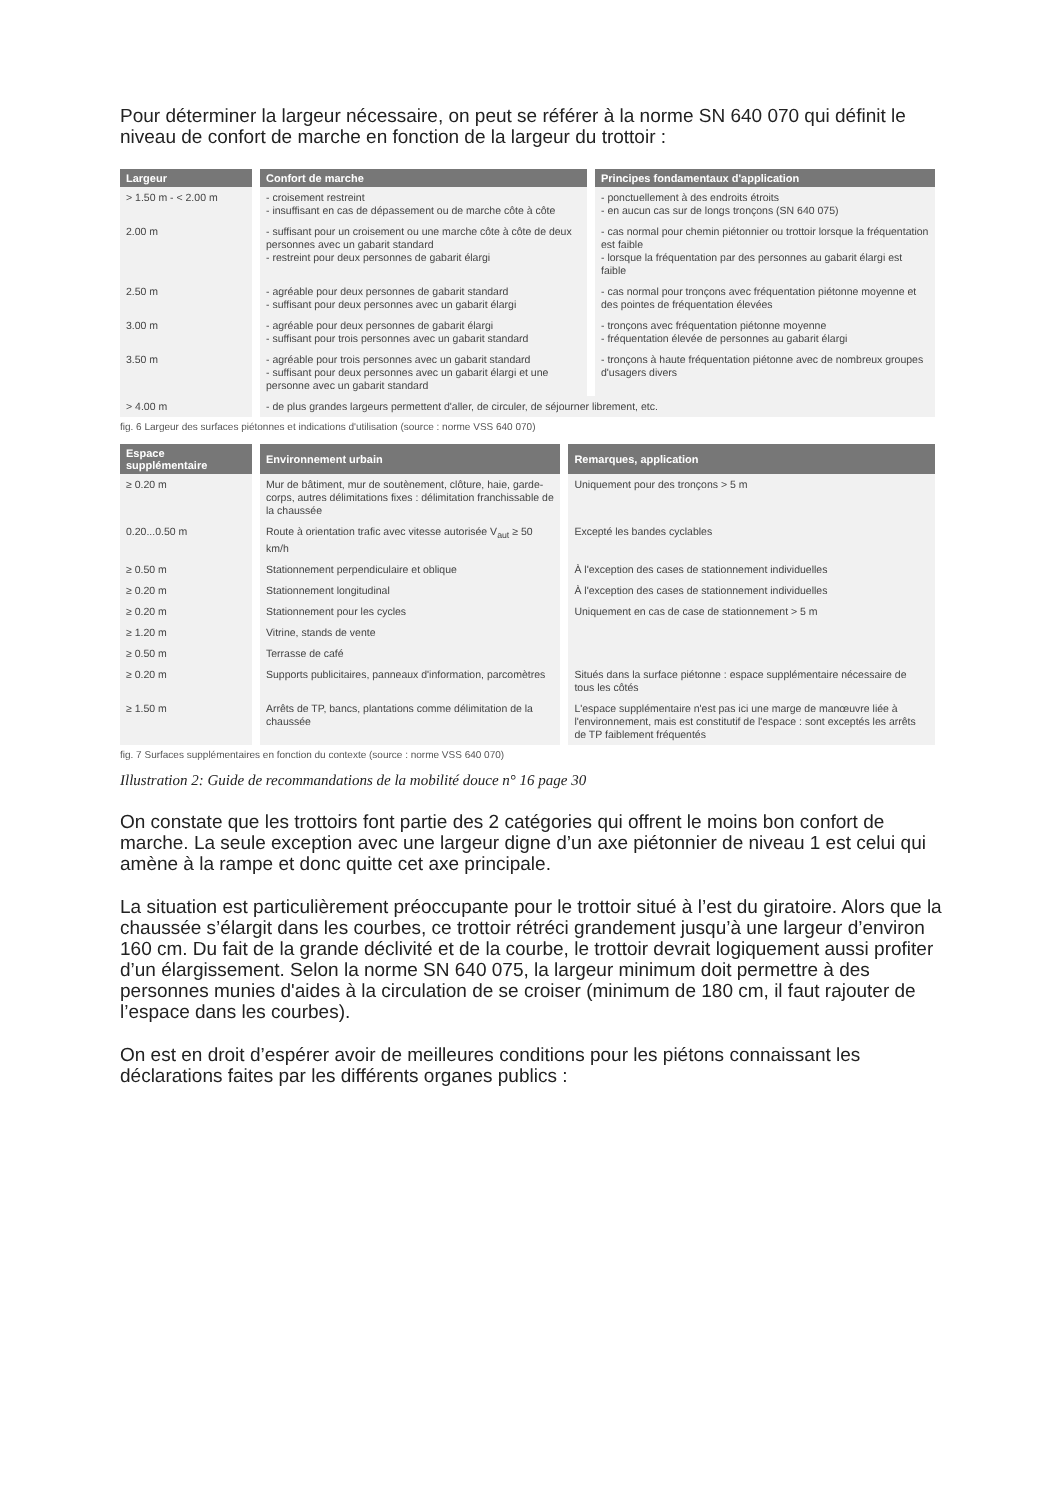Pour déterminer la largeur nécessaire, on peut se référer à la norme SN 640 070 qui définit le niveau de confort de marche en fonction de la largeur du trottoir :
| Largeur | Confort de marche | Principes fondamentaux d'application |
| --- | --- | --- |
| > 1.50 m - < 2.00 m | - croisement restreint - insuffisant en cas de dépassement ou de marche côte à côte | - ponctuellement à des endroits étroits - en aucun cas sur de longs tronçons (SN 640 075) |
| 2.00 m | - suffisant pour un croisement ou une marche côte à côte de deux personnes avec un gabarit standard - restreint pour deux personnes de gabarit élargi | - cas normal pour chemin piétonnier ou trottoir lorsque la fréquentation est faible - lorsque la fréquentation par des personnes au gabarit élargi est faible |
| 2.50 m | - agréable pour deux personnes de gabarit standard - suffisant pour deux personnes avec un gabarit élargi | - cas normal pour tronçons avec fréquentation piétonne moyenne et des pointes de fréquentation élevées |
| 3.00 m | - agréable pour deux personnes de gabarit élargi - suffisant pour trois personnes avec un gabarit standard | - tronçons avec fréquentation piétonne moyenne - fréquentation élevée de personnes au gabarit élargi |
| 3.50 m | - agréable pour trois personnes avec un gabarit standard - suffisant pour deux personnes avec un gabarit élargi et une personne avec un gabarit standard | - tronçons à haute fréquentation piétonne avec de nombreux groupes d'usagers divers |
| > 4.00 m | - de plus grandes largeurs permettent d'aller, de circuler, de séjourner librement, etc. | |
fig. 6 Largeur des surfaces piétonnes et indications d'utilisation (source : norme VSS 640 070)
| Espace supplémentaire | Environnement urbain | Remarques, application |
| --- | --- | --- |
| ≥ 0.20 m | Mur de bâtiment, mur de soutènement, clôture, haie, garde-corps, autres délimitations fixes : délimitation franchissable de la chaussée | Uniquement pour des tronçons > 5 m |
| 0.20...0.50 m | Route à orientation trafic avec vitesse autorisée V<sub>aut</sub> ≥ 50 km/h | Excepté les bandes cyclables |
| ≥ 0.50 m | Stationnement perpendiculaire et oblique | À l'exception des cases de stationnement individuelles |
| ≥ 0.20 m | Stationnement longitudinal | À l'exception des cases de stationnement individuelles |
| ≥ 0.20 m | Stationnement pour les cycles | Uniquement en cas de case de stationnement > 5 m |
| ≥ 1.20 m | Vitrine, stands de vente | |
| ≥ 0.50 m | Terrasse de café | |
| ≥ 0.20 m | Supports publicitaires, panneaux d'information, parcomètres | Situés dans la surface piétonne : espace supplémentaire nécessaire de tous les côtés |
| ≥ 1.50 m | Arrêts de TP, bancs, plantations comme délimitation de la chaussée | L'espace supplémentaire n'est pas ici une marge de manœuvre liée à l'environnement, mais est constitutif de l'espace : sont exceptés les arrêts de TP faiblement fréquentés |
fig. 7 Surfaces supplémentaires en fonction du contexte (source : norme VSS 640 070)
Illustration 2: Guide de recommandations de la mobilité douce n° 16 page 30
On constate que les trottoirs font partie des 2 catégories qui offrent le moins bon confort de marche. La seule exception avec une largeur digne d’un axe piétonnier de niveau 1 est celui qui amène à la rampe et donc quitte cet axe principale.
La situation est particulièrement préoccupante pour le trottoir situé à l’est du giratoire. Alors que la chaussée s’élargit dans les courbes, ce trottoir rétréci grandement jusqu’à une largeur d’environ 160 cm. Du fait de la grande déclivité et de la courbe, le trottoir devrait logiquement aussi profiter d’un élargissement. Selon la norme SN 640 075, la largeur minimum doit permettre à des personnes munies d'aides à la circulation de se croiser (minimum de 180 cm, il faut rajouter de l’espace dans les courbes).
On est en droit d’espérer avoir de meilleures conditions pour les piétons connaissant les déclarations faites par les différents organes publics :